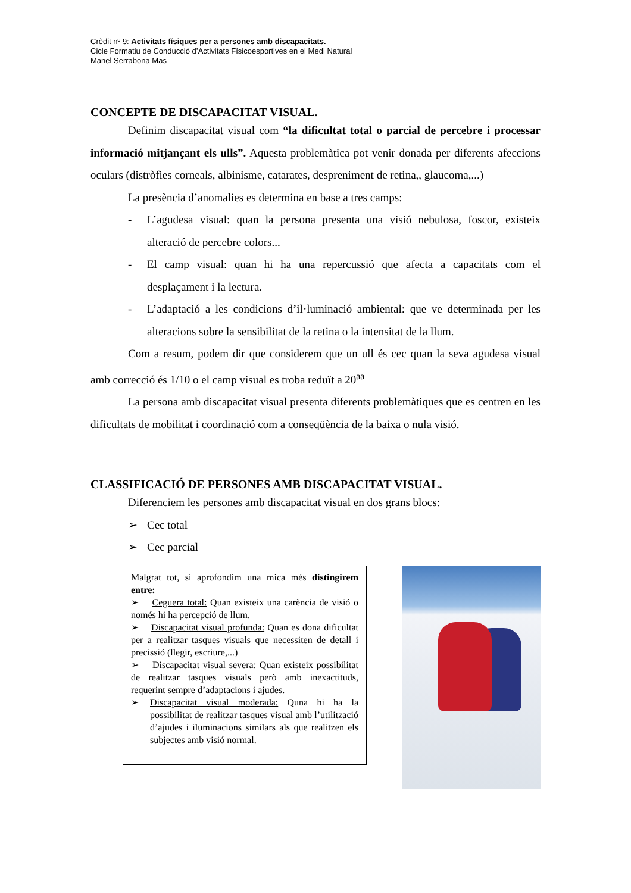Crèdit nº 9: Activitats físiques per a persones amb discapacitats.
Cicle Formatiu de Conducció d’Activitats Físicoesportives en el Medi Natural
Manel Serrabona Mas
CONCEPTE DE DISCAPACITAT VISUAL.
Definim discapacitat visual com “la dificultat total o parcial de percebre i processar informació mitjançant els ulls”. Aquesta problemàtica pot venir donada per diferents afeccions oculars (distròfies corneals, albinisme, catarates, despreniment de retina,, glaucoma,...)
La presència d’anomalies es determina en base a tres camps:
- L’agudesa visual: quan la persona presenta una visió nebulosa, foscor, existeix alteració de percebre colors...
- El camp visual: quan hi ha una repercussió que afecta a capacitats com el desplaçament i la lectura.
- L’adaptació a les condicions d’il·luminació ambiental: que ve determinada per les alteracions sobre la sensibilitat de la retina o la intensitat de la llum.
Com a resum, podem dir que considerem que un ull és cec quan la seva agudesa visual amb correcció és 1/10 o el camp visual es troba reduït a 20<sup>aa</sup>
La persona amb discapacitat visual presenta diferents problemàtiques que es centren en les dificultats de mobilitat i coordinació com a conseqüència de la baixa o nula visió.
CLASSIFICACIÓ DE PERSONES AMB DISCAPACITAT VISUAL.
Diferenciem les persones amb discapacitat visual en dos grans blocs:
➢ Cec total
➢ Cec parcial
Malgrat tot, si aprofondim una mica més distingirem entre:
➢ Ceguera total: Quan existeix una carència de visió o només hi ha percepció de llum.
➢ Discapacitat visual profunda: Quan es dona dificultat per a realitzar tasques visuals que necessiten de detall i precissió (llegir, escriure,...)
➢ Discapacitat visual severa: Quan existeix possibilitat de realitzar tasques visuals però amb inexactituds, requerint sempre d’adaptacions i ajudes.
➢ Discapacitat visual moderada: Quna hi ha la possibilitat de realitzar tasques visual amb l’utilització d’ajudes i iluminacions similars als que realitzen els subjectes amb visió normal.